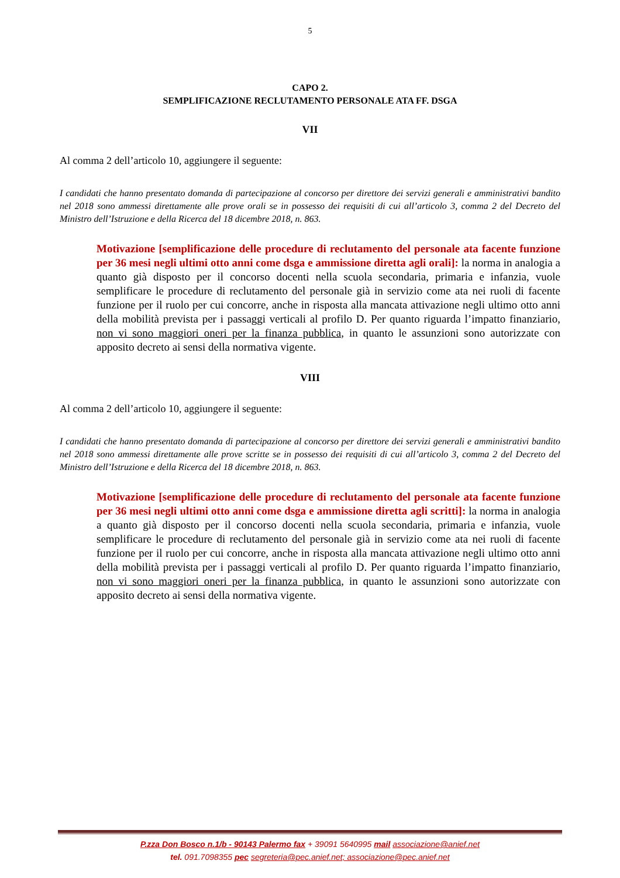5
CAPO 2.
SEMPLIFICAZIONE RECLUTAMENTO PERSONALE ATA FF. DSGA
VII
Al comma 2 dell’articolo 10, aggiungere il seguente:
I candidati che hanno presentato domanda di partecipazione al concorso per direttore dei servizi generali e amministrativi bandito nel 2018 sono ammessi direttamente alle prove orali se in possesso dei requisiti di cui all’articolo 3, comma 2 del Decreto del Ministro dell’Istruzione e della Ricerca del 18 dicembre 2018, n. 863.
Motivazione [semplificazione delle procedure di reclutamento del personale ata facente funzione per 36 mesi negli ultimi otto anni come dsga e ammissione diretta agli orali]: la norma in analogia a quanto già disposto per il concorso docenti nella scuola secondaria, primaria e infanzia, vuole semplificare le procedure di reclutamento del personale già in servizio come ata nei ruoli di facente funzione per il ruolo per cui concorre, anche in risposta alla mancata attivazione negli ultimo otto anni della mobilità prevista per i passaggi verticali al profilo D. Per quanto riguarda l’impatto finanziario, non vi sono maggiori oneri per la finanza pubblica, in quanto le assunzioni sono autorizzate con apposito decreto ai sensi della normativa vigente.
VIII
Al comma 2 dell’articolo 10, aggiungere il seguente:
I candidati che hanno presentato domanda di partecipazione al concorso per direttore dei servizi generali e amministrativi bandito nel 2018 sono ammessi direttamente alle prove scritte se in possesso dei requisiti di cui all’articolo 3, comma 2 del Decreto del Ministro dell’Istruzione e della Ricerca del 18 dicembre 2018, n. 863.
Motivazione [semplificazione delle procedure di reclutamento del personale ata facente funzione per 36 mesi negli ultimi otto anni come dsga e ammissione diretta agli scritti]: la norma in analogia a quanto già disposto per il concorso docenti nella scuola secondaria, primaria e infanzia, vuole semplificare le procedure di reclutamento del personale già in servizio come ata nei ruoli di facente funzione per il ruolo per cui concorre, anche in risposta alla mancata attivazione negli ultimo otto anni della mobilità prevista per i passaggi verticali al profilo D. Per quanto riguarda l’impatto finanziario, non vi sono maggiori oneri per la finanza pubblica, in quanto le assunzioni sono autorizzate con apposito decreto ai sensi della normativa vigente.
P.zza Don Bosco n.1/b - 90143 Palermo fax + 39091 5640995 mail associazione@anief.net
tel. 091.7098355 pec segreteria@pec.anief.net; associazione@pec.anief.net